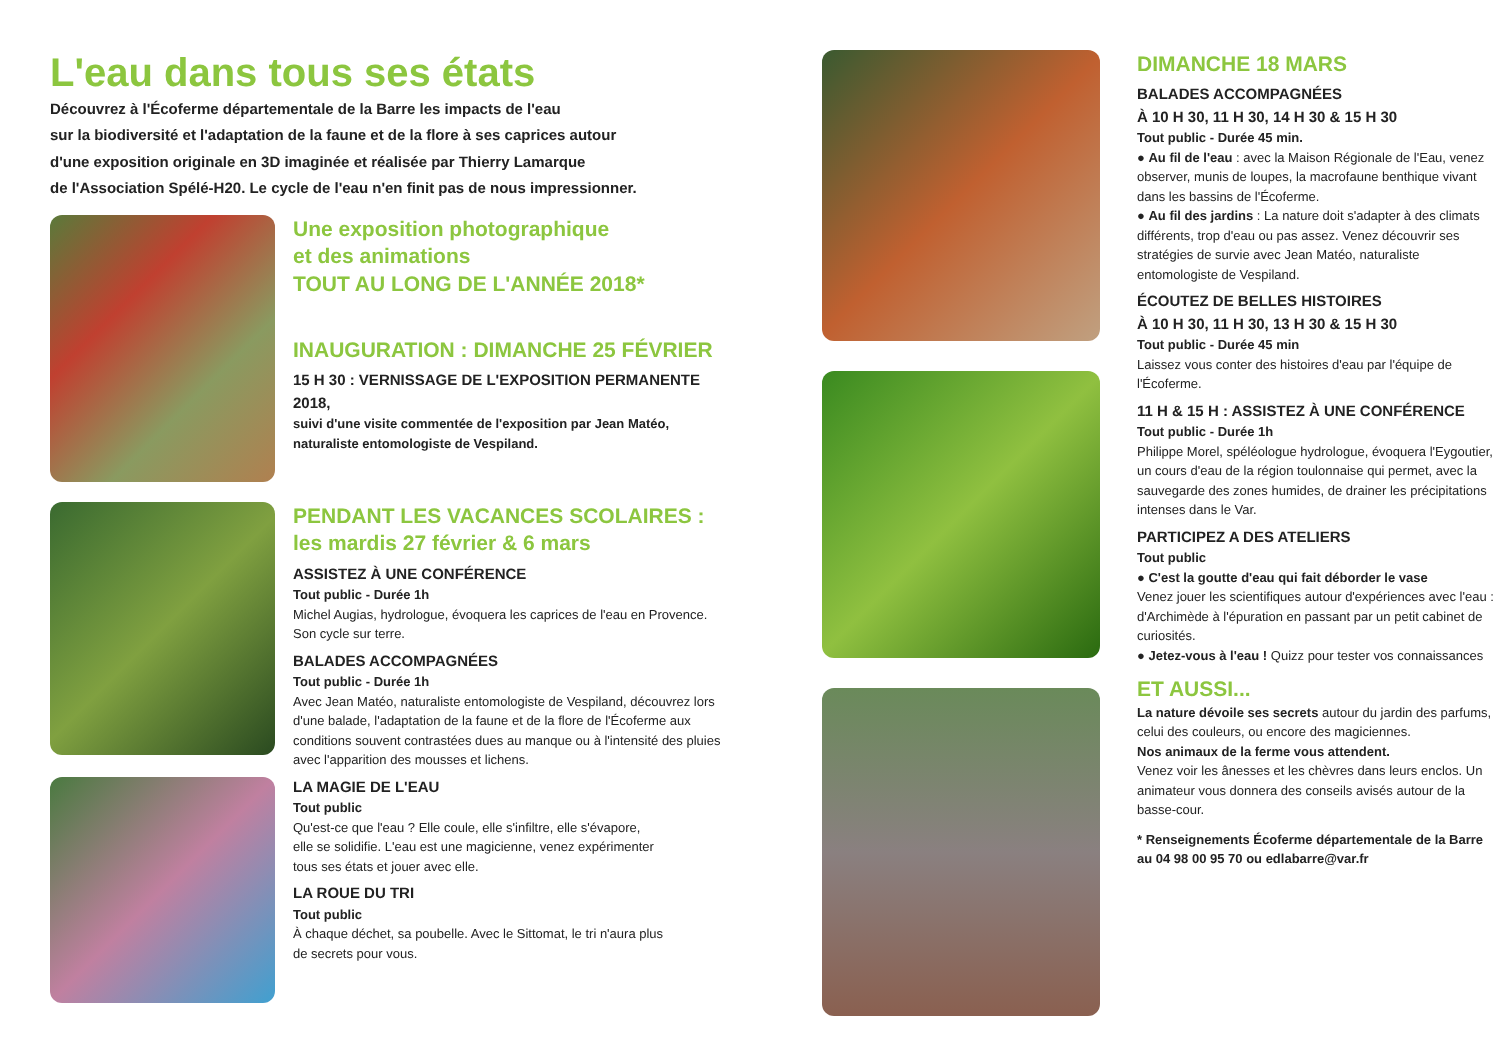L'eau dans tous ses états
Découvrez à l'Écoferme départementale de la Barre les impacts de l'eau
sur la biodiversité et l'adaptation de la faune et de la flore à ses caprices autour
d'une exposition originale en 3D imaginée et réalisée par Thierry Lamarque
de l'Association Spélé-H20. Le cycle de l'eau n'en finit pas de nous impressionner.
Une exposition photographique
et des animations
TOUT AU LONG DE L'ANNÉE 2018*
INAUGURATION : DIMANCHE 25 FÉVRIER
15 H 30 : VERNISSAGE DE L'EXPOSITION PERMANENTE 2018,
suivi d'une visite commentée de l'exposition par Jean Matéo,
naturaliste entomologiste de Vespiland.
PENDANT LES VACANCES SCOLAIRES :
les mardis 27 février & 6 mars
ASSISTEZ À UNE CONFÉRENCE
Tout public - Durée 1h
Michel Augias, hydrologue, évoquera les caprices de l'eau en Provence.
Son cycle sur terre.
BALADES ACCOMPAGNÉES
Tout public - Durée 1h
Avec Jean Matéo, naturaliste entomologiste de Vespiland, découvrez lors d'une balade, l'adaptation de la faune et de la flore de l'Écoferme aux conditions souvent contrastées dues au manque ou à l'intensité des pluies avec l'apparition des mousses et lichens.
LA MAGIE DE L'EAU
Tout public
Qu'est-ce que l'eau ? Elle coule, elle s'infiltre, elle s'évapore,
elle se solidifie. L'eau est une magicienne, venez expérimenter
tous ses états et jouer avec elle.
LA ROUE DU TRI
Tout public
À chaque déchet, sa poubelle. Avec le Sittomat, le tri n'aura plus
de secrets pour vous.
DIMANCHE 18 MARS
BALADES ACCOMPAGNÉES
À 10 H 30, 11 H 30, 14 H 30 & 15 H 30
Tout public - Durée 45 min.
● Au fil de l'eau : avec la Maison Régionale de l'Eau, venez observer, munis de loupes, la macrofaune benthique vivant dans les bassins de l'Écoferme.
● Au fil des jardins : La nature doit s'adapter à des climats différents, trop d'eau ou pas assez. Venez découvrir ses stratégies de survie avec Jean Matéo, naturaliste entomologiste de Vespiland.
ÉCOUTEZ DE BELLES HISTOIRES
À 10 H 30, 11 H 30, 13 H 30 & 15 H 30
Tout public - Durée 45 min
Laissez vous conter des histoires d'eau par l'équipe de l'Écoferme.
11 H & 15 H : ASSISTEZ À UNE CONFÉRENCE
Tout public - Durée 1h
Philippe Morel, spéléologue hydrologue, évoquera l'Eygoutier, un cours d'eau de la région toulonnaise qui permet, avec la sauvegarde des zones humides, de drainer les précipitations intenses dans le Var.
PARTICIPEZ A DES ATELIERS
Tout public
● C'est la goutte d'eau qui fait déborder le vase
Venez jouer les scientifiques autour d'expériences avec l'eau : d'Archimède à l'épuration en passant par un petit cabinet de curiosités.
● Jetez-vous à l'eau ! Quizz pour tester vos connaissances
ET AUSSI...
La nature dévoile ses secrets autour du jardin des parfums, celui des couleurs, ou encore des magiciennes.
Nos animaux de la ferme vous attendent.
Venez voir les ânesses et les chèvres dans leurs enclos. Un animateur vous donnera des conseils avisés autour de la basse-cour.
* Renseignements Écoferme départementale de la Barre
au 04 98 00 95 70 ou edlabarre@var.fr